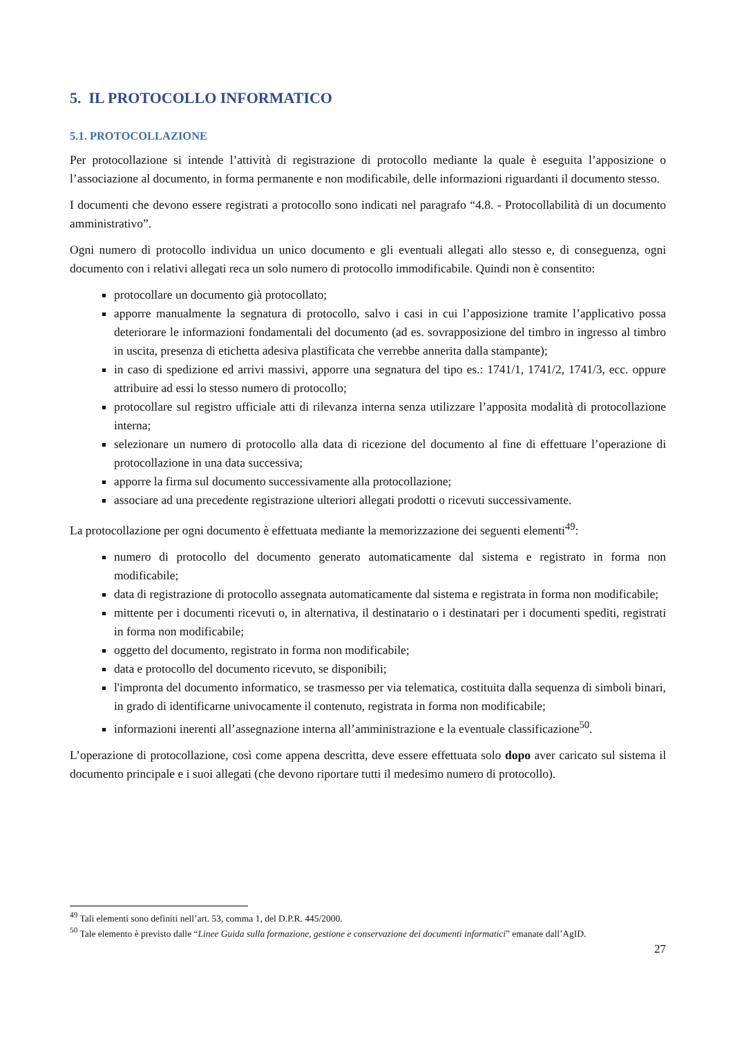5. IL PROTOCOLLO INFORMATICO
5.1. PROTOCOLLAZIONE
Per protocollazione si intende l’attività di registrazione di protocollo mediante la quale è eseguita l’apposizione o l’associazione al documento, in forma permanente e non modificabile, delle informazioni riguardanti il documento stesso.
I documenti che devono essere registrati a protocollo sono indicati nel paragrafo “4.8. - Protocollabilità di un documento amministrativo”.
Ogni numero di protocollo individua un unico documento e gli eventuali allegati allo stesso e, di conseguenza, ogni documento con i relativi allegati reca un solo numero di protocollo immodificabile. Quindi non è consentito:
protocollare un documento già protocollato;
apporre manualmente la segnatura di protocollo, salvo i casi in cui l’apposizione tramite l’applicativo possa deteriorare le informazioni fondamentali del documento (ad es. sovrapposizione del timbro in ingresso al timbro in uscita, presenza di etichetta adesiva plastificata che verrebbe annerita dalla stampante);
in caso di spedizione ed arrivi massivi, apporre una segnatura del tipo es.: 1741/1, 1741/2, 1741/3, ecc. oppure attribuire ad essi lo stesso numero di protocollo;
protocollare sul registro ufficiale atti di rilevanza interna senza utilizzare l’apposita modalità di protocollazione interna;
selezionare un numero di protocollo alla data di ricezione del documento al fine di effettuare l’operazione di protocollazione in una data successiva;
apporre la firma sul documento successivamente alla protocollazione;
associare ad una precedente registrazione ulteriori allegati prodotti o ricevuti successivamente.
La protocollazione per ogni documento è effettuata mediante la memorizzazione dei seguenti elementi<sup>49</sup>:
numero di protocollo del documento generato automaticamente dal sistema e registrato in forma non modificabile;
data di registrazione di protocollo assegnata automaticamente dal sistema e registrata in forma non modificabile;
mittente per i documenti ricevuti o, in alternativa, il destinatario o i destinatari per i documenti spediti, registrati in forma non modificabile;
oggetto del documento, registrato in forma non modificabile;
data e protocollo del documento ricevuto, se disponibili;
l'impronta del documento informatico, se trasmesso per via telematica, costituita dalla sequenza di simboli binari, in grado di identificarne univocamente il contenuto, registrata in forma non modificabile;
informazioni inerenti all’assegnazione interna all’amministrazione e la eventuale classificazione<sup>50</sup>.
L’operazione di protocollazione, così come appena descritta, deve essere effettuata solo dopo aver caricato sul sistema il documento principale e i suoi allegati (che devono riportare tutti il medesimo numero di protocollo).
<sup>49</sup> Tali elementi sono definiti nell’art. 53, comma 1, del D.P.R. 445/2000.
<sup>50</sup> Tale elemento è previsto dalle “Linee Guida sulla formazione, gestione e conservazione dei documenti informatici” emanate dall’AgID.
27